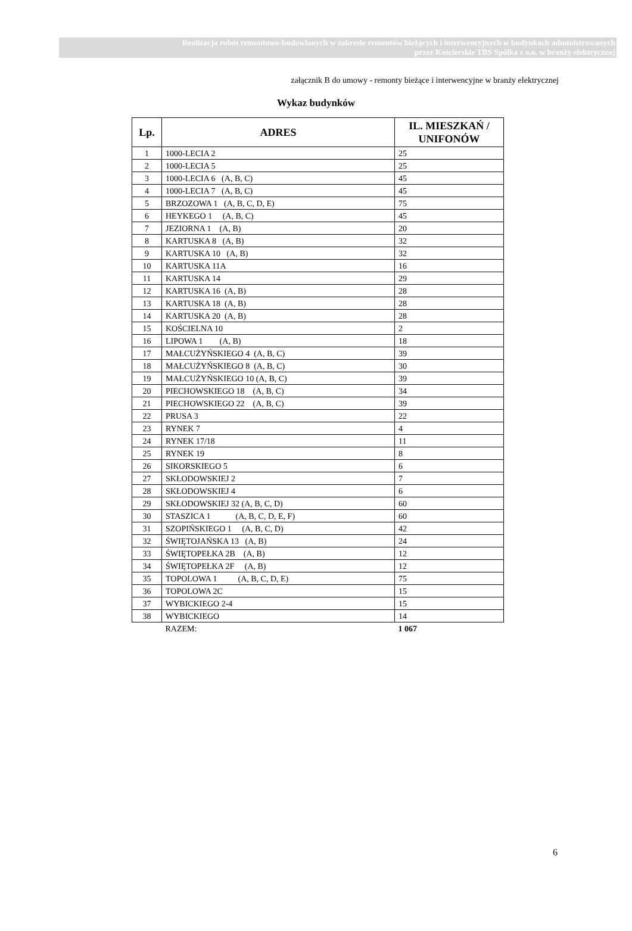Realizacja robót remontowo-budowlanych w zakresie remontów bieżących i interwencyjnych w budynkach administrowanych
przez Kościerskie TBS Spółka z o.o. w branży elektrycznej
załącznik B do umowy - remonty bieżące i interwencyjne w branży elektrycznej
Wykaz budynków
| Lp. | ADRES | IL. MIESZKAŃ / UNIFONÓW |
| --- | --- | --- |
| 1 | 1000-LECIA 2 | 25 |
| 2 | 1000-LECIA 5 | 25 |
| 3 | 1000-LECIA 6 (A, B, C) | 45 |
| 4 | 1000-LECIA 7 (A, B, C) | 45 |
| 5 | BRZOZOWA 1 (A, B, C, D, E) | 75 |
| 6 | HEYKEGO 1 (A, B, C) | 45 |
| 7 | JEZIORNA 1 (A, B) | 20 |
| 8 | KARTUSKA 8 (A, B) | 32 |
| 9 | KARTUSKA 10 (A, B) | 32 |
| 10 | KARTUSKA 11A | 16 |
| 11 | KARTUSKA 14 | 29 |
| 12 | KARTUSKA 16 (A, B) | 28 |
| 13 | KARTUSKA 18 (A, B) | 28 |
| 14 | KARTUSKA 20 (A, B) | 28 |
| 15 | KOŚCIELNA 10 | 2 |
| 16 | LIPOWA 1 (A, B) | 18 |
| 17 | MAŁCUŻYŃSKIEGO 4 (A, B, C) | 39 |
| 18 | MAŁCUŻYŃSKIEGO 8 (A, B, C) | 30 |
| 19 | MAŁCUŻYŃSKIEGO 10 (A, B, C) | 39 |
| 20 | PIECHOWSKIEGO 18 (A, B, C) | 34 |
| 21 | PIECHOWSKIEGO 22 (A, B, C) | 39 |
| 22 | PRUSA 3 | 22 |
| 23 | RYNEK 7 | 4 |
| 24 | RYNEK 17/18 | 11 |
| 25 | RYNEK 19 | 8 |
| 26 | SIKORSKIEGO 5 | 6 |
| 27 | SKŁODOWSKIEJ 2 | 7 |
| 28 | SKŁODOWSKIEJ 4 | 6 |
| 29 | SKŁODOWSKIEJ 32 (A, B, C, D) | 60 |
| 30 | STASZICA 1 (A, B, C, D, E, F) | 60 |
| 31 | SZOPIŃSKIEGO 1 (A, B, C, D) | 42 |
| 32 | ŚWIĘTOJAŃSKA 13 (A, B) | 24 |
| 33 | ŚWIĘTOPEŁKA 2B (A, B) | 12 |
| 34 | ŚWIĘTOPEŁKA 2F (A, B) | 12 |
| 35 | TOPOLOWA 1 (A, B, C, D, E) | 75 |
| 36 | TOPOLOWA 2C | 15 |
| 37 | WYBICKIEGO 2-4 | 15 |
| 38 | WYBICKIEGO | 14 |
| | RAZEM: | 1 067 |
6